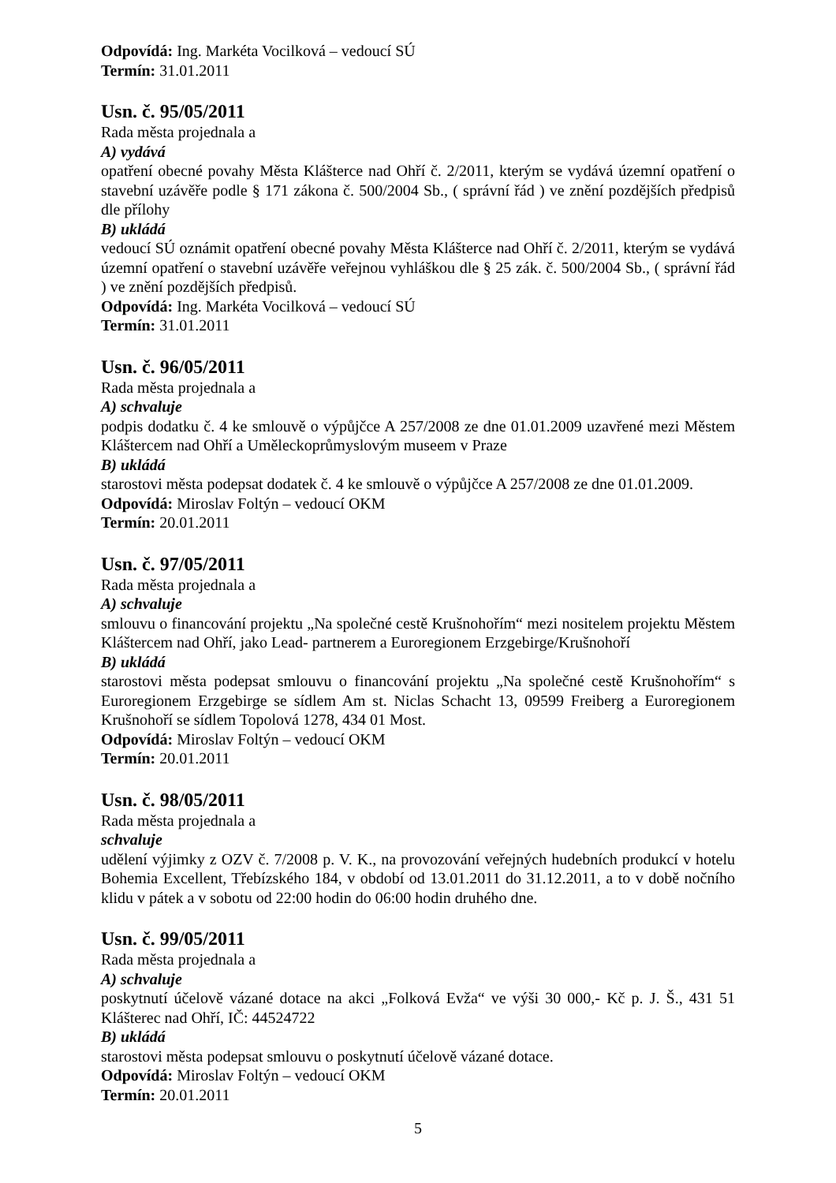Odpovídá: Ing. Markéta Vocilková – vedoucí SÚ
Termín: 31.01.2011
Usn. č. 95/05/2011
Rada města projednala a
A) vydává
opatření obecné povahy Města Klášterce nad Ohří č. 2/2011, kterým se vydává územní opatření o stavební uzávěře podle § 171 zákona č. 500/2004 Sb., ( správní řád ) ve znění pozdějších předpisů dle přílohy
B) ukládá
vedoucí SÚ oznámit opatření obecné povahy Města Klášterce nad Ohří č. 2/2011, kterým se vydává územní opatření o stavební uzávěře veřejnou vyhláškou dle § 25 zák. č. 500/2004 Sb., ( správní řád ) ve znění pozdějších předpisů.
Odpovídá: Ing. Markéta Vocilková – vedoucí SÚ
Termín: 31.01.2011
Usn. č. 96/05/2011
Rada města projednala a
A) schvaluje
podpis dodatku č. 4 ke smlouvě o výpůjčce A 257/2008 ze dne 01.01.2009 uzavřené mezi Městem Kláštercem nad Ohří a Uměleckoprůmyslovým museem v Praze
B) ukládá
starostovi města podepsat dodatek č. 4 ke smlouvě o výpůjčce A 257/2008 ze dne 01.01.2009.
Odpovídá: Miroslav Foltýn – vedoucí OKM
Termín: 20.01.2011
Usn. č. 97/05/2011
Rada města projednala a
A) schvaluje
smlouvu o financování projektu „Na společné cestě Krušnohořím“ mezi nositelem projektu Městem Kláštercem nad Ohří, jako Lead- partnerem a Euroregionem Erzgebirge/Krušnohoří
B) ukládá
starostovi města podepsat smlouvu o financování projektu „Na společné cestě Krušnohořím“ s Euroregionem Erzgebirge se sídlem Am st. Niclas Schacht 13, 09599 Freiberg a Euroregionem Krušnohoří se sídlem Topolová 1278, 434 01 Most.
Odpovídá: Miroslav Foltýn – vedoucí OKM
Termín: 20.01.2011
Usn. č. 98/05/2011
Rada města projednala a
schvaluje
udělení výjimky z OZV č. 7/2008 p. V. K., na provozování veřejných hudebních produkcí v hotelu Bohemia Excellent, Třebízského 184, v období od 13.01.2011 do 31.12.2011, a to v době nočního klidu v pátek a v sobotu od 22:00 hodin do 06:00 hodin druhého dne.
Usn. č. 99/05/2011
Rada města projednala a
A) schvaluje
poskytnutí účelově vázané dotace na akci „Folková Evža“ ve výši 30 000,- Kč p. J. Š., 431 51 Klášterec nad Ohří, IČ: 44524722
B) ukládá
starostovi města podepsat smlouvu o poskytnutí účelově vázané dotace.
Odpovídá: Miroslav Foltýn – vedoucí OKM
Termín: 20.01.2011
5